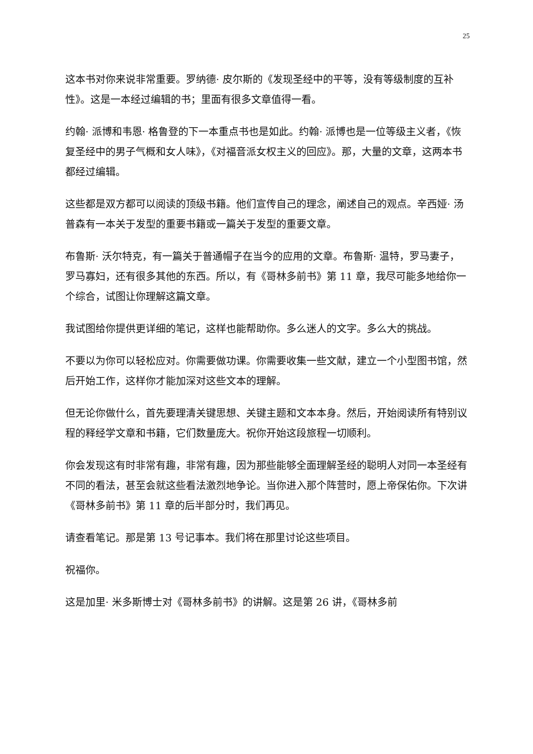25
这本书对你来说非常重要。罗纳德· 皮尔斯的《发现圣经中的平等，没有等级制度的互补性》。这是一本经过编辑的书；里面有很多文章值得一看。
约翰· 派博和韦恩· 格鲁登的下一本重点书也是如此。约翰· 派博也是一位等级主义者，《恢复圣经中的男子气概和女人味》，《对福音派女权主义的回应》。那，大量的文章，这两本书都经过编辑。
这些都是双方都可以阅读的顶级书籍。他们宣传自己的理念，阐述自己的观点。辛西娅· 汤普森有一本关于发型的重要书籍或一篇关于发型的重要文章。
布鲁斯· 沃尔特克，有一篇关于普通帽子在当今的应用的文章。布鲁斯· 温特，罗马妻子，罗马寡妇，还有很多其他的东西。所以，有《哥林多前书》第 11 章，我尽可能多地给你一个综合，试图让你理解这篇文章。
我试图给你提供更详细的笔记，这样也能帮助你。多么迷人的文字。多么大的挑战。
不要以为你可以轻松应对。你需要做功课。你需要收集一些文献，建立一个小型图书馆，然后开始工作，这样你才能加深对这些文本的理解。
但无论你做什么，首先要理清关键思想、关键主题和文本本身。然后，开始阅读所有特别议程的释经学文章和书籍，它们数量庞大。祝你开始这段旅程一切顺利。
你会发现这有时非常有趣，非常有趣，因为那些能够全面理解圣经的聪明人对同一本圣经有不同的看法，甚至会就这些看法激烈地争论。当你进入那个阵营时，愿上帝保佑你。下次讲《哥林多前书》第 11 章的后半部分时，我们再见。
请查看笔记。那是第 13 号记事本。我们将在那里讨论这些项目。
祝福你。
这是加里· 米多斯博士对《哥林多前书》的讲解。这是第 26 讲，《哥林多前